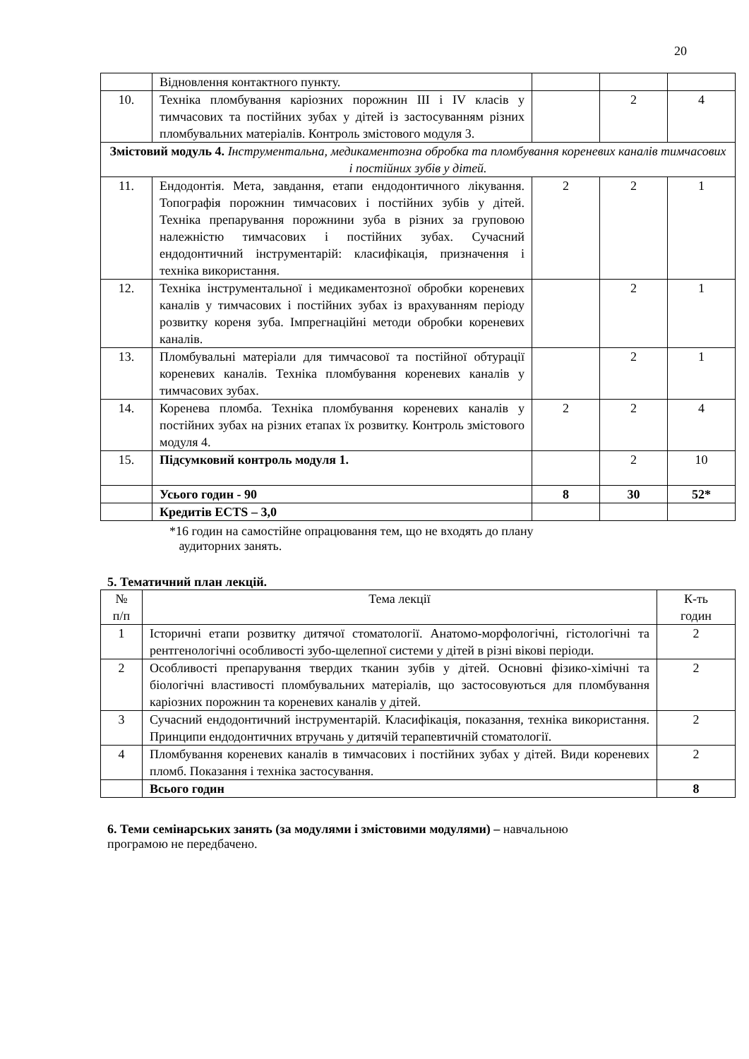20
| | Відновлення контактного пункту. | | | |
| 10. | Техніка пломбування каріозних порожнин III і IV класів у тимчасових та постійних зубах у дітей із застосуванням різних пломбувальних матеріалів. Контроль змістового модуля 3. | | 2 | 4 |
| Змістовий модуль 4. Інструментальна, медикаментозна обробка та пломбування кореневих каналів тимчасових і постійних зубів у дітей. | | | | |
| 11. | Ендодонтія. Мета, завдання, етапи ендодонтичного лікування. Топографія порожнин тимчасових і постійних зубів у дітей. Техніка препарування порожнини зуба в різних за груповою належністю тимчасових і постійних зубах. Сучасний ендодонтичний інструментарій: класифікація, призначення і техніка використання. | 2 | 2 | 1 |
| 12. | Техніка інструментальної і медикаментозної обробки кореневих каналів у тимчасових і постійних зубах із врахуванням періоду розвитку кореня зуба. Імпрегнаційні методи обробки кореневих каналів. | | 2 | 1 |
| 13. | Пломбувальні матеріали для тимчасової та постійної обтурації кореневих каналів. Техніка пломбування кореневих каналів у тимчасових зубах. | | 2 | 1 |
| 14. | Коренева пломба. Техніка пломбування кореневих каналів у постійних зубах на різних етапах їх розвитку. Контроль змістового модуля 4. | 2 | 2 | 4 |
| 15. | Підсумковий контроль модуля 1. | | 2 | 10 |
| | Усього годин - 90 | 8 | 30 | 52* |
| | Кредитів ECTS – 3,0 | | | |
*16 годин на самостійне опрацювання тем, що не входять до плану
аудиторних занять.
5. Тематичний план лекцій.
| № п/п | Тема лекції | К-ть годин |
| 1 | Історичні етапи розвитку дитячої стоматології. Анатомо-морфологічні, гістологічні та рентгенологічні особливості зубо-щелепної системи у дітей в різні вікові періоди. | 2 |
| 2 | Особливості препарування твердих тканин зубів у дітей. Основні фізико-хімічні та біологічні властивості пломбувальних матеріалів, що застосовуються для пломбування каріозних порожнин та кореневих каналів у дітей. | 2 |
| 3 | Сучасний ендодонтичний інструментарій. Класифікація, показання, техніка використання. Принципи ендодонтичних втручань у дитячій терапевтичній стоматології. | 2 |
| 4 | Пломбування кореневих каналів в тимчасових і постійних зубах у дітей. Види кореневих пломб. Показання і техніка застосування. | 2 |
| | Всього годин | 8 |
6. Теми семінарських занять (за модулями і змістовими модулями) – навчальною
програмою не передбачено.